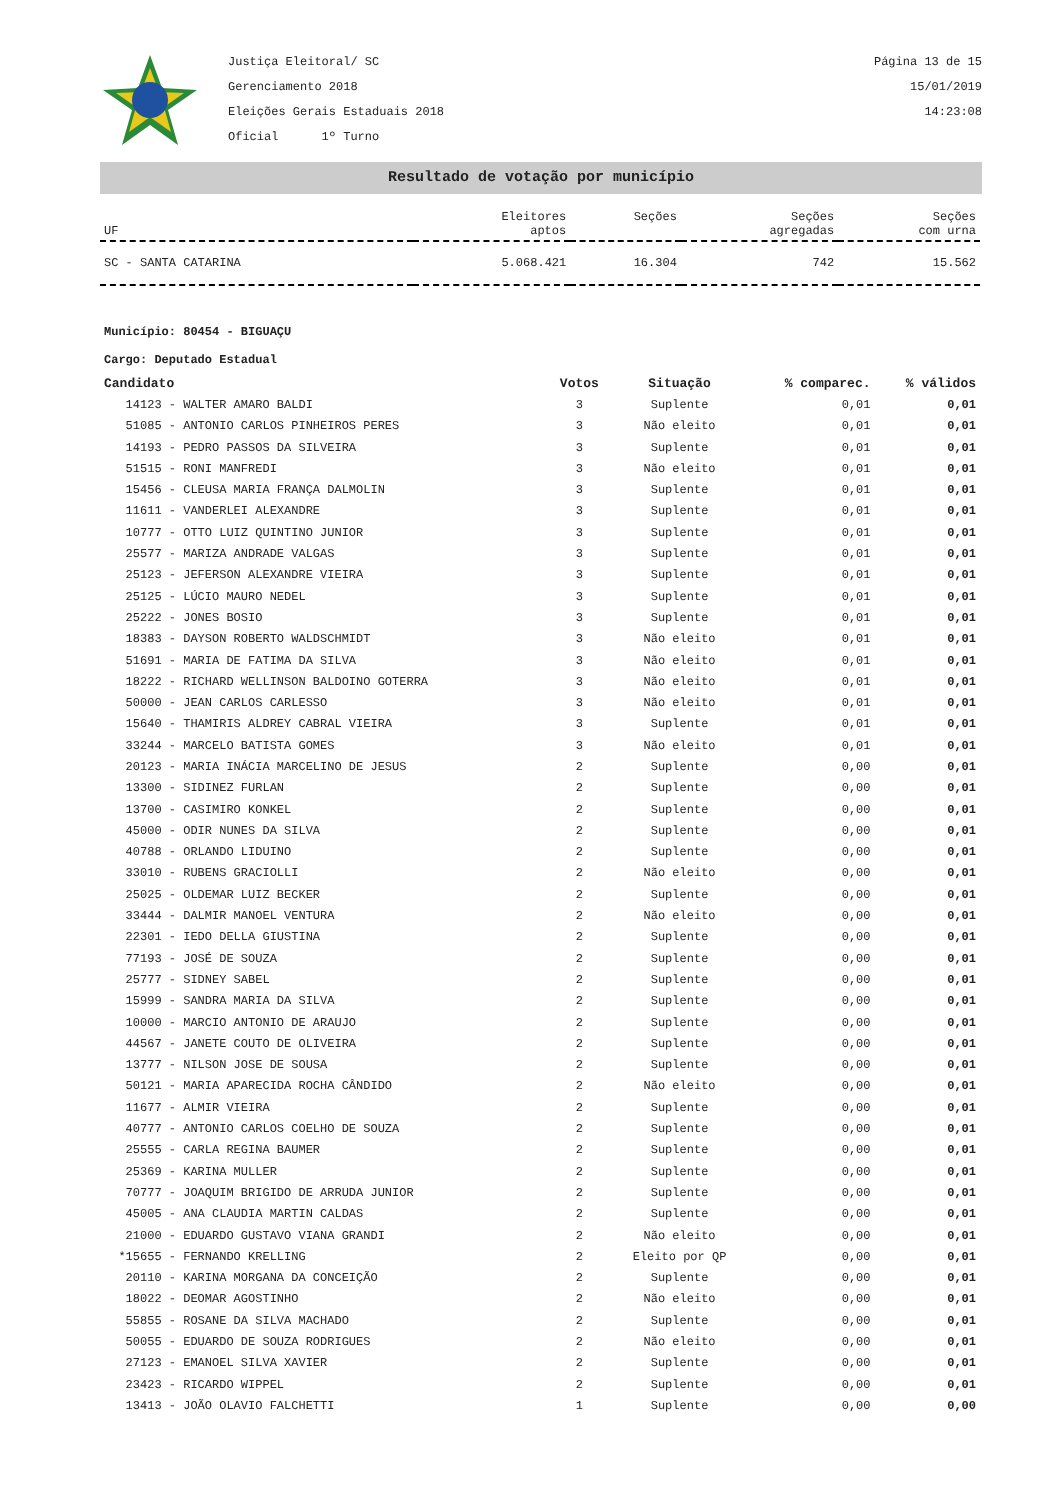Justiça Eleitoral/ SC
Gerenciamento 2018
Eleições Gerais Estaduais 2018
Oficial 1º Turno
Página 13 de 15
15/01/2019
14:23:08
Resultado de votação por município
| UF | Eleitores aptos | Seções | Seções agregadas | Seções com urna |
| SC - SANTA CATARINA | 5.068.421 | 16.304 | 742 | 15.562 |
Município: 80454 - BIGUAÇU
Cargo: Deputado Estadual
| Candidato | Votos | Situação | % comparec. | % válidos |
| --- | --- | --- | --- | --- |
| 14123 - WALTER AMARO BALDI | 3 | Suplente | 0,01 | 0,01 |
| 51085 - ANTONIO CARLOS PINHEIROS PERES | 3 | Não eleito | 0,01 | 0,01 |
| 14193 - PEDRO PASSOS DA SILVEIRA | 3 | Suplente | 0,01 | 0,01 |
| 51515 - RONI MANFREDI | 3 | Não eleito | 0,01 | 0,01 |
| 15456 - CLEUSA MARIA FRANÇA DALMOLIN | 3 | Suplente | 0,01 | 0,01 |
| 11611 - VANDERLEI ALEXANDRE | 3 | Suplente | 0,01 | 0,01 |
| 10777 - OTTO LUIZ QUINTINO JUNIOR | 3 | Suplente | 0,01 | 0,01 |
| 25577 - MARIZA ANDRADE VALGAS | 3 | Suplente | 0,01 | 0,01 |
| 25123 - JEFERSON ALEXANDRE VIEIRA | 3 | Suplente | 0,01 | 0,01 |
| 25125 - LÚCIO MAURO NEDEL | 3 | Suplente | 0,01 | 0,01 |
| 25222 - JONES BOSIO | 3 | Suplente | 0,01 | 0,01 |
| 18383 - DAYSON ROBERTO WALDSCHMIDT | 3 | Não eleito | 0,01 | 0,01 |
| 51691 - MARIA DE FATIMA DA SILVA | 3 | Não eleito | 0,01 | 0,01 |
| 18222 - RICHARD WELLINSON BALDOINO GOTERRA | 3 | Não eleito | 0,01 | 0,01 |
| 50000 - JEAN CARLOS CARLESSO | 3 | Não eleito | 0,01 | 0,01 |
| 15640 - THAMIRIS ALDREY CABRAL VIEIRA | 3 | Suplente | 0,01 | 0,01 |
| 33244 - MARCELO BATISTA GOMES | 3 | Não eleito | 0,01 | 0,01 |
| 20123 - MARIA INÁCIA MARCELINO DE JESUS | 2 | Suplente | 0,00 | 0,01 |
| 13300 - SIDINEZ FURLAN | 2 | Suplente | 0,00 | 0,01 |
| 13700 - CASIMIRO KONKEL | 2 | Suplente | 0,00 | 0,01 |
| 45000 - ODIR NUNES DA SILVA | 2 | Suplente | 0,00 | 0,01 |
| 40788 - ORLANDO LIDUINO | 2 | Suplente | 0,00 | 0,01 |
| 33010 - RUBENS GRACIOLLI | 2 | Não eleito | 0,00 | 0,01 |
| 25025 - OLDEMAR LUIZ BECKER | 2 | Suplente | 0,00 | 0,01 |
| 33444 - DALMIR MANOEL VENTURA | 2 | Não eleito | 0,00 | 0,01 |
| 22301 - IEDO DELLA GIUSTINA | 2 | Suplente | 0,00 | 0,01 |
| 77193 - JOSÉ DE SOUZA | 2 | Suplente | 0,00 | 0,01 |
| 25777 - SIDNEY SABEL | 2 | Suplente | 0,00 | 0,01 |
| 15999 - SANDRA MARIA DA SILVA | 2 | Suplente | 0,00 | 0,01 |
| 10000 - MARCIO ANTONIO DE ARAUJO | 2 | Suplente | 0,00 | 0,01 |
| 44567 - JANETE COUTO DE OLIVEIRA | 2 | Suplente | 0,00 | 0,01 |
| 13777 - NILSON JOSE DE SOUSA | 2 | Suplente | 0,00 | 0,01 |
| 50121 - MARIA APARECIDA ROCHA CÂNDIDO | 2 | Não eleito | 0,00 | 0,01 |
| 11677 - ALMIR VIEIRA | 2 | Suplente | 0,00 | 0,01 |
| 40777 - ANTONIO CARLOS COELHO DE SOUZA | 2 | Suplente | 0,00 | 0,01 |
| 25555 - CARLA REGINA BAUMER | 2 | Suplente | 0,00 | 0,01 |
| 25369 - KARINA MULLER | 2 | Suplente | 0,00 | 0,01 |
| 70777 - JOAQUIM BRIGIDO DE ARRUDA JUNIOR | 2 | Suplente | 0,00 | 0,01 |
| 45005 - ANA CLAUDIA MARTIN CALDAS | 2 | Suplente | 0,00 | 0,01 |
| 21000 - EDUARDO GUSTAVO VIANA GRANDI | 2 | Não eleito | 0,00 | 0,01 |
| *15655 - FERNANDO KRELLING | 2 | Eleito por QP | 0,00 | 0,01 |
| 20110 - KARINA MORGANA DA CONCEIÇÃO | 2 | Suplente | 0,00 | 0,01 |
| 18022 - DEOMAR AGOSTINHO | 2 | Não eleito | 0,00 | 0,01 |
| 55855 - ROSANE DA SILVA MACHADO | 2 | Suplente | 0,00 | 0,01 |
| 50055 - EDUARDO DE SOUZA RODRIGUES | 2 | Não eleito | 0,00 | 0,01 |
| 27123 - EMANOEL SILVA XAVIER | 2 | Suplente | 0,00 | 0,01 |
| 23423 - RICARDO WIPPEL | 2 | Suplente | 0,00 | 0,01 |
| 13413 - JOÃO OLAVIO FALCHETTI | 1 | Suplente | 0,00 | 0,00 |